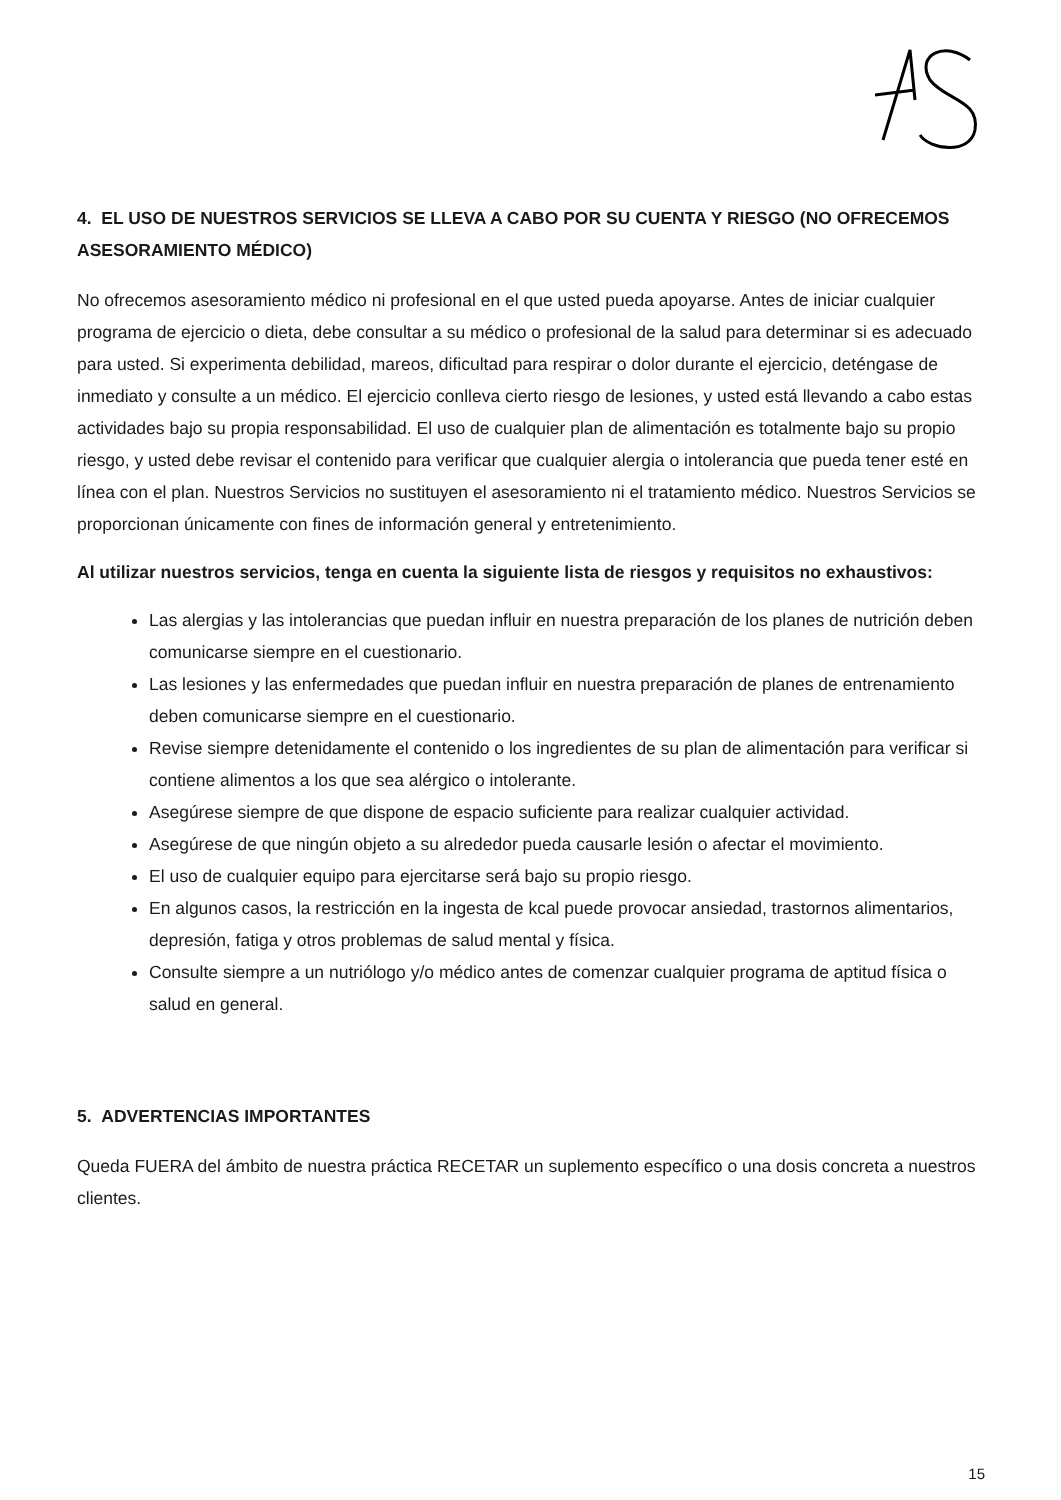4. EL USO DE NUESTROS SERVICIOS SE LLEVA A CABO POR SU CUENTA Y RIESGO (NO OFRECEMOS ASESORAMIENTO MÉDICO)
No ofrecemos asesoramiento médico ni profesional en el que usted pueda apoyarse. Antes de iniciar cualquier programa de ejercicio o dieta, debe consultar a su médico o profesional de la salud para determinar si es adecuado para usted. Si experimenta debilidad, mareos, dificultad para respirar o dolor durante el ejercicio, deténgase de inmediato y consulte a un médico. El ejercicio conlleva cierto riesgo de lesiones, y usted está llevando a cabo estas actividades bajo su propia responsabilidad. El uso de cualquier plan de alimentación es totalmente bajo su propio riesgo, y usted debe revisar el contenido para verificar que cualquier alergia o intolerancia que pueda tener esté en línea con el plan. Nuestros Servicios no sustituyen el asesoramiento ni el tratamiento médico. Nuestros Servicios se proporcionan únicamente con fines de información general y entretenimiento.
Al utilizar nuestros servicios, tenga en cuenta la siguiente lista de riesgos y requisitos no exhaustivos:
Las alergias y las intolerancias que puedan influir en nuestra preparación de los planes de nutrición deben comunicarse siempre en el cuestionario.
Las lesiones y las enfermedades que puedan influir en nuestra preparación de planes de entrenamiento deben comunicarse siempre en el cuestionario.
Revise siempre detenidamente el contenido o los ingredientes de su plan de alimentación para verificar si contiene alimentos a los que sea alérgico o intolerante.
Asegúrese siempre de que dispone de espacio suficiente para realizar cualquier actividad.
Asegúrese de que ningún objeto a su alrededor pueda causarle lesión o afectar el movimiento.
El uso de cualquier equipo para ejercitarse será bajo su propio riesgo.
En algunos casos, la restricción en la ingesta de kcal puede provocar ansiedad, trastornos alimentarios, depresión, fatiga y otros problemas de salud mental y física.
Consulte siempre a un nutriólogo y/o médico antes de comenzar cualquier programa de aptitud física o salud en general.
5. ADVERTENCIAS IMPORTANTES
Queda FUERA del ámbito de nuestra práctica RECETAR un suplemento específico o una dosis concreta a nuestros clientes.
15